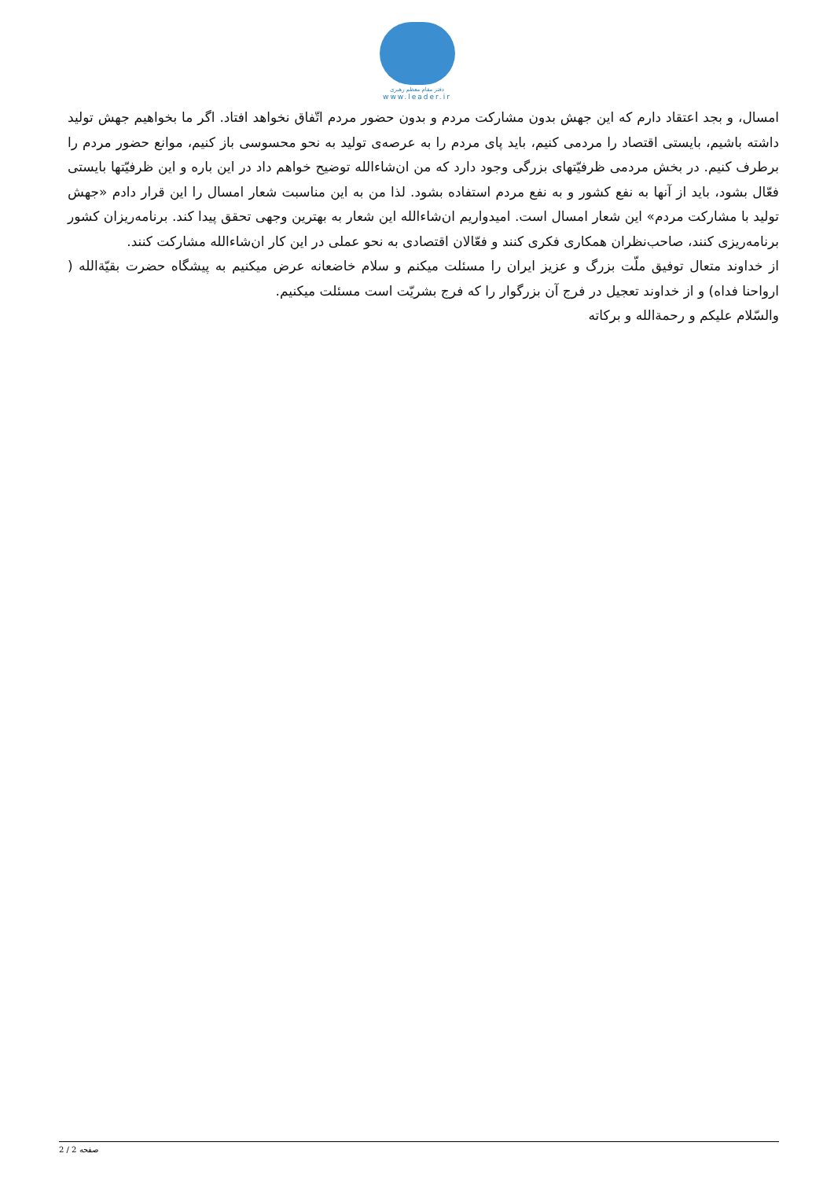دفتر مقام معظم رهبری
www.leader.ir
امسال، و بجد اعتقاد دارم که این جهش بدون مشارکت مردم و بدون حضور مردم اتّفاق نخواهد افتاد. اگر ما بخواهیم جهش تولید داشته باشیم، بایستی اقتصاد را مردمی کنیم، باید پای مردم را به عرصه‌ی تولید به نحو محسوسی باز کنیم، موانع حضور مردم را برطرف کنیم. در بخش مردمی ظرفیّتهای بزرگی وجود دارد که من ان‌شاءالله توضیح خواهم داد در این باره و این ظرفیّتها بایستی فعّال بشود، باید از آنها به نفع کشور و به نفع مردم استفاده بشود. لذا من به این مناسبت شعار امسال را این قرار دادم «جهش تولید با مشارکت مردم» این شعار امسال است. امیدواریم ان‌شاءالله این شعار به بهترین وجهی تحقق پیدا کند. برنامه‌ریزان کشور برنامه‌ریزی کنند، صاحب‌نظران همکاری فکری کنند و فعّالان اقتصادی به نحو عملی در این کار ان‌شاءالله مشارکت کنند.
از خداوند متعال توفیق ملّت بزرگ و عزیز ایران را مسئلت میکنم و سلام خاضعانه عرض میکنیم به پیشگاه حضرت بقیّةالله ( ارواحنا فداه) و از خداوند تعجیل در فرج آن بزرگوار را که فرج بشریّت است مسئلت میکنیم.
والسّلام علیکم و رحمةالله و برکاته
صفحه 2 / 2